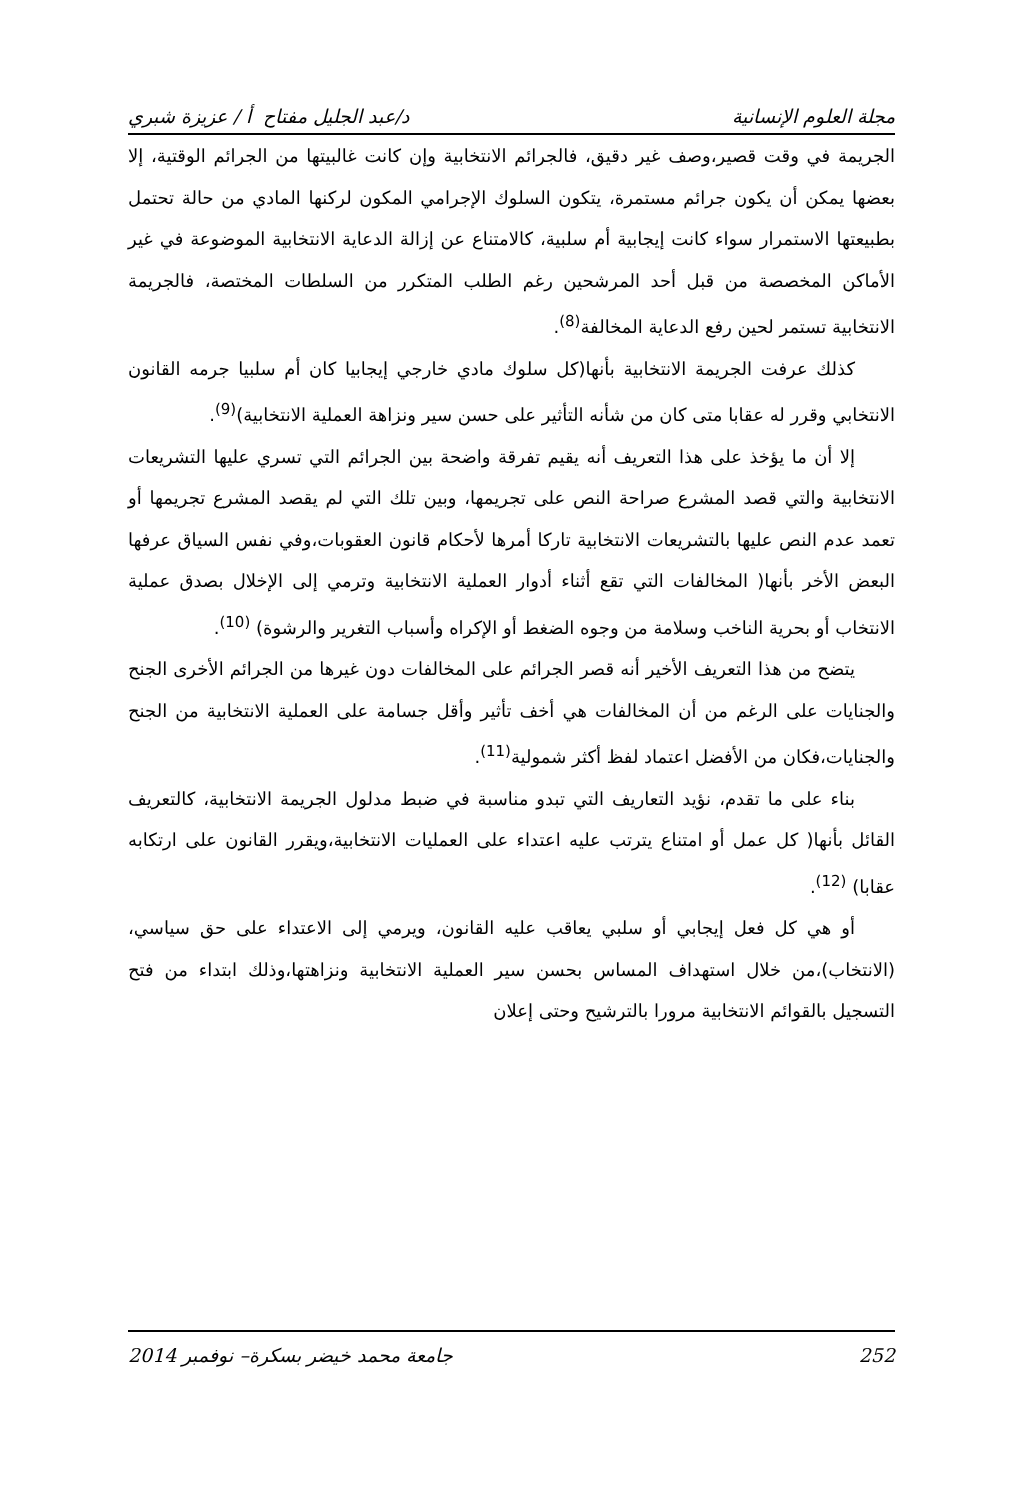مجلة العلوم الإنسانية د/عبد الجليل مفتاح أ / عزيزة شبري
الجريمة في وقت قصير،وصف غير دقيق، فالجرائم الانتخابية وإن كانت غالبيتها من الجرائم الوقتية، إلا بعضها يمكن أن يكون جرائم مستمرة، يتكون السلوك الإجرامي المكون لركنها المادي من حالة تحتمل بطبيعتها الاستمرار سواء كانت إيجابية أم سلبية، كالامتناع عن إزالة الدعاية الانتخابية الموضوعة في غير الأماكن المخصصة من قبل أحد المرشحين رغم الطلب المتكرر من السلطات المختصة، فالجريمة الانتخابية تستمر لحين رفع الدعاية المخالفة<sup>(8)</sup>.
كذلك عرفت الجريمة الانتخابية بأنها(كل سلوك مادي خارجي إيجابيا كان أم سلبيا جرمه القانون الانتخابي وقرر له عقابا متى كان من شأنه التأثير على حسن سير ونزاهة العملية الانتخابية)<sup>(9)</sup>.
إلا أن ما يؤخذ على هذا التعريف أنه يقيم تفرقة واضحة بين الجرائم التي تسري عليها التشريعات الانتخابية والتي قصد المشرع صراحة النص على تجريمها، وبين تلك التي لم يقصد المشرع تجريمها أو تعمد عدم النص عليها بالتشريعات الانتخابية تاركا أمرها لأحكام قانون العقوبات،وفي نفس السياق عرفها البعض الأخر بأنها( المخالفات التي تقع أثناء أدوار العملية الانتخابية وترمي إلى الإخلال بصدق عملية الانتخاب أو بحرية الناخب وسلامة من وجوه الضغط أو الإكراه وأسباب التغرير والرشوة) <sup>(10)</sup>.
يتضح من هذا التعريف الأخير أنه قصر الجرائم على المخالفات دون غيرها من الجرائم الأخرى الجنح والجنايات على الرغم من أن المخالفات هي أخف تأثير وأقل جسامة على العملية الانتخابية من الجنح والجنايات،فكان من الأفضل اعتماد لفظ أكثر شمولية<sup>(11)</sup>.
بناء على ما تقدم، نؤيد التعاريف التي تبدو مناسبة في ضبط مدلول الجريمة الانتخابية، كالتعريف القائل بأنها( كل عمل أو امتناع يترتب عليه اعتداء على العمليات الانتخابية،ويقرر القانون على ارتكابه عقابا) <sup>(12)</sup>.
أو هي كل فعل إيجابي أو سلبي يعاقب عليه القانون، ويرمي إلى الاعتداء على حق سياسي، (الانتخاب)،من خلال استهداف المساس بحسن سير العملية الانتخابية ونزاهتها،وذلك ابتداء من فتح التسجيل بالقوائم الانتخابية مرورا بالترشيح وحتى إعلان
252 جامعة محمد خيضر بسكرة– نوفمبر 2014